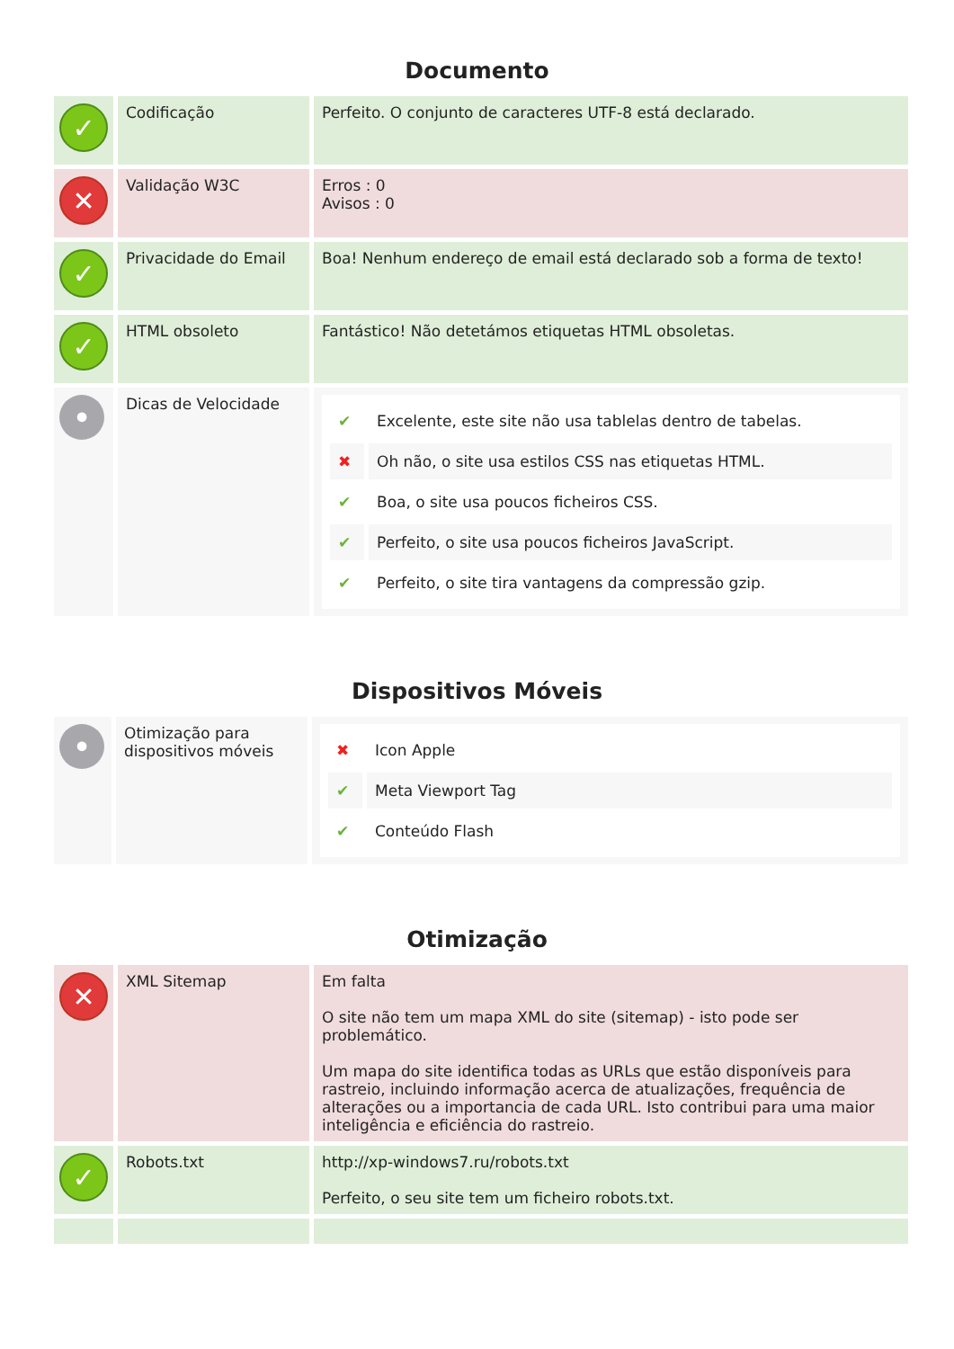Documento
| ✓ | Codificação | Perfeito. O conjunto de caracteres UTF-8 está declarado. |
| ✕ | Validação W3C | Erros : 0 Avisos : 0 |
| ✓ | Privacidade do Email | Boa! Nenhum endereço de email está declarado sob a forma de texto! |
| ✓ | HTML obsoleto | Fantástico! Não detetámos etiquetas HTML obsoletas. |
| • | Dicas de Velocidade | / ✔ / Excelente, este site não usa tablelas dentro de tabelas. / / ✖ / Oh não, o site usa estilos CSS nas etiquetas HTML. / / ✔ / Boa, o site usa poucos ficheiros CSS. / / ✔ / Perfeito, o site usa poucos ficheiros JavaScript. / / ✔ / Perfeito, o site tira vantagens da compressão gzip. / |
Dispositivos Móveis
| • | Otimização para dispositivos móveis | / ✖ / Icon Apple / / ✔ / Meta Viewport Tag / / ✔ / Conteúdo Flash / |
Otimização
| ✕ | XML Sitemap | Em falta O site não tem um mapa XML do site (sitemap) - isto pode ser problemático. Um mapa do site identifica todas as URLs que estão disponíveis para rastreio, incluindo informação acerca de atualizações, frequência de alterações ou a importancia de cada URL. Isto contribui para uma maior inteligência e eficiência do rastreio. |
| ✓ | Robots.txt | http://xp-windows7.ru/robots.txt Perfeito, o seu site tem um ficheiro robots.txt. |